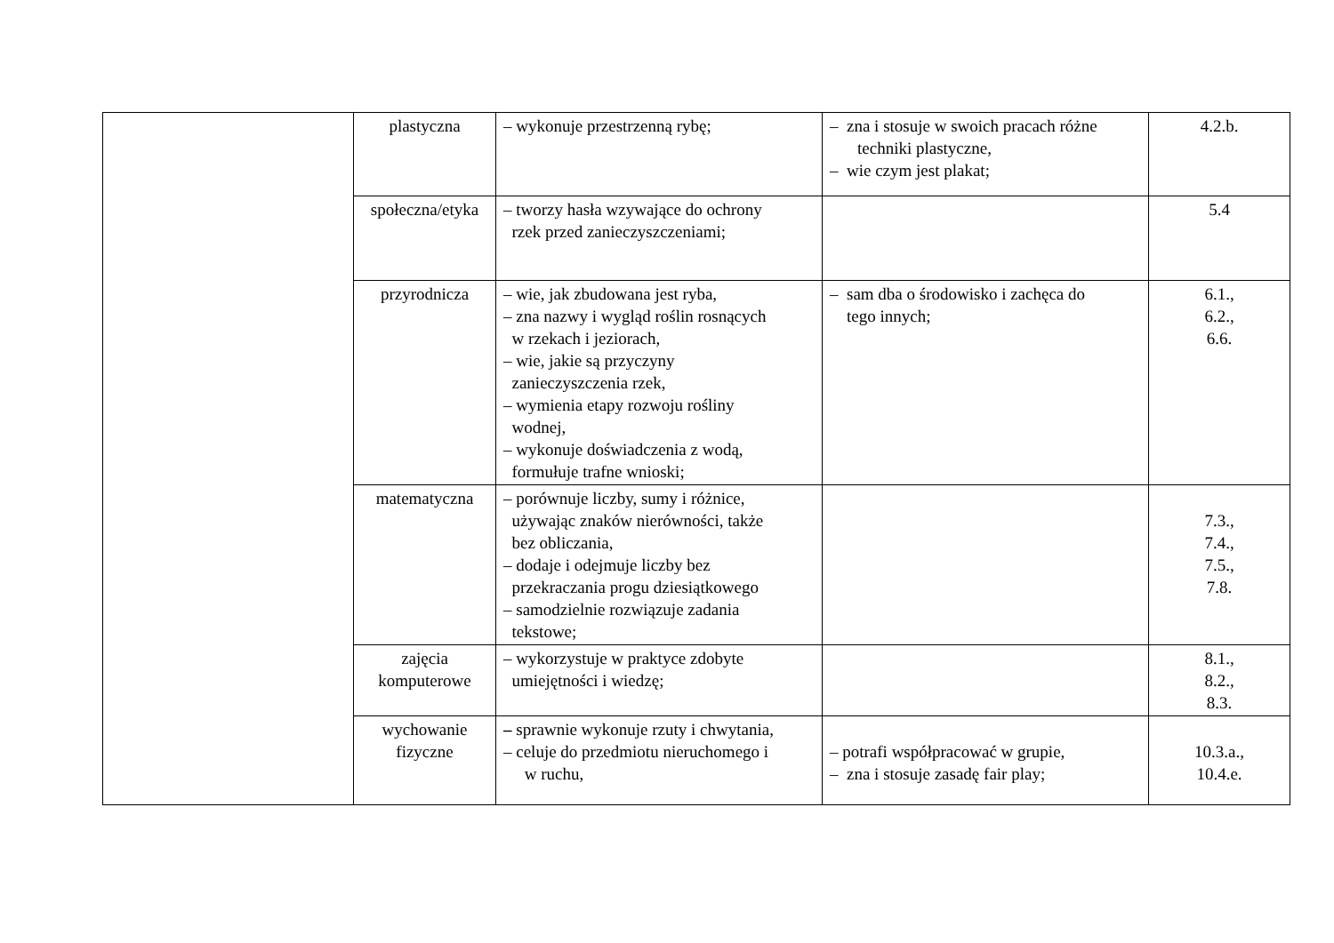| | plastyczna | – wykonuje przestrzenną rybę; | – zna i stosuje w swoich pracach różne techniki plastyczne, – wie czym jest plakat; | 4.2.b. |
| | społeczna/etyka | – tworzy hasła wzywające do ochrony rzek przed zanieczyszczeniami; | | 5.4 |
| | przyrodnicza | – wie, jak zbudowana jest ryba, – zna nazwy i wygląd roślin rosnących w rzekach i jeziorach, – wie, jakie są przyczyny zanieczyszczenia rzek, – wymienia etapy rozwoju rośliny wodnej, – wykonuje doświadczenia z wodą, formułuje trafne wnioski; | – sam dba o środowisko i zachęca do tego innych; | 6.1., 6.2., 6.6. |
| | matematyczna | – porównuje liczby, sumy i różnice, używając znaków nierówności, także bez obliczania, – dodaje i odejmuje liczby bez przekraczania progu dziesiątkowego – samodzielnie rozwiązuje zadania tekstowe; | | 7.3., 7.4., 7.5., 7.8. |
| | zajęcia komputerowe | – wykorzystuje w praktyce zdobyte umiejętności i wiedzę; | | 8.1., 8.2., 8.3. |
| | wychowanie fizyczne | – sprawnie wykonuje rzuty i chwytania, – celuje do przedmiotu nieruchomego i w ruchu, | – potrafi współpracować w grupie, – zna i stosuje zasadę fair play; | 10.3.a., 10.4.e. |